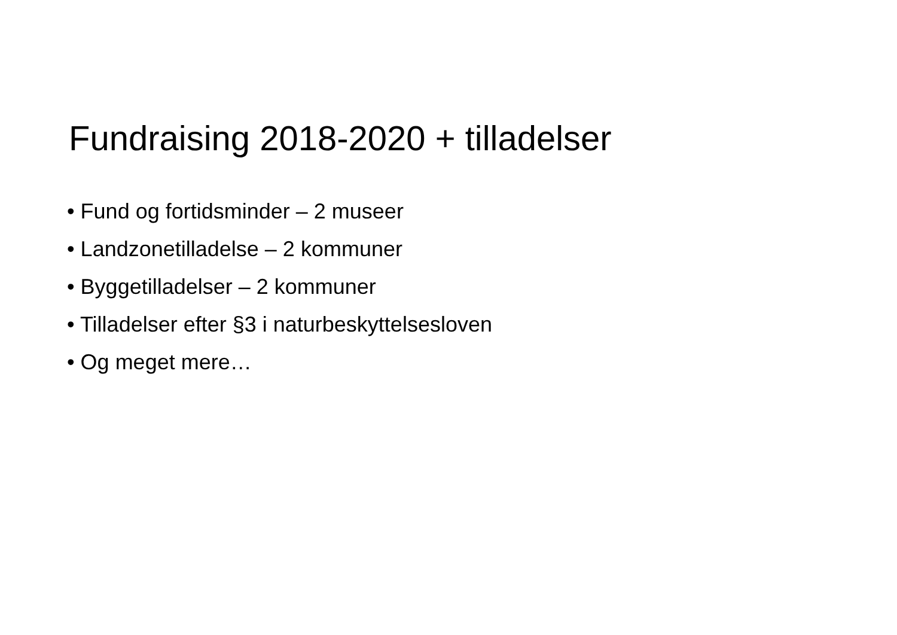Fundraising 2018-2020 + tilladelser
• Fund og fortidsminder – 2 museer
• Landzonetilladelse – 2 kommuner
• Byggetilladelser – 2 kommuner
• Tilladelser efter §3 i naturbeskyttelsesloven
• Og meget mere…